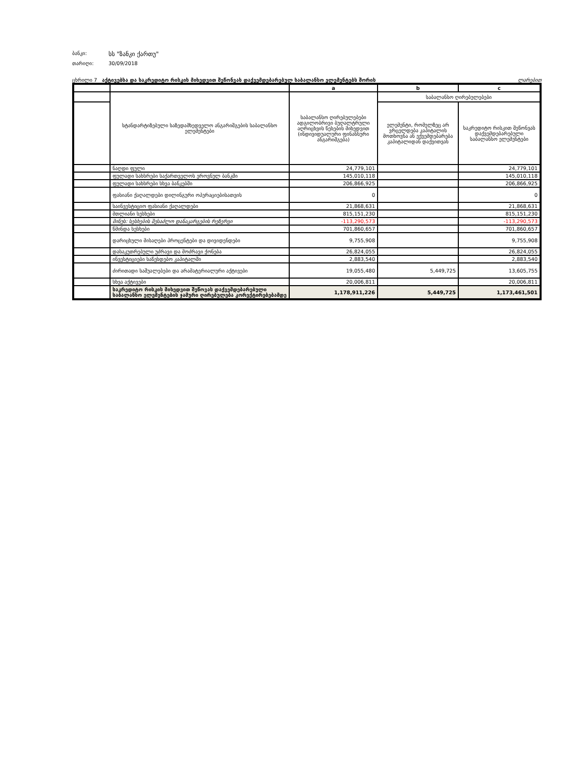ბანკი: სს "ზანკი ქართუ"
თარიღი: 30/09/2018
ცხრილი 7 აქტივებსა და საკრედიტო რისკის მიხედვით შეწონვას დაქვემდებარებულ საბალანსო ელემენტებს შორის ლარებით
| | | a | b | c |
| | სტანდარტიზებული საზედამხედველო ანგარიშგების საბალანსო ელემენტები | საბალანსო ღირებულებები ადგილობრივი ბუღალტრული აღრიცხვის წესების მიხედვით (ინდივიდუალური ფინანსური ანგარიშგება) | საბალანსო ღირებულებები | |
| | | | ელემენტი, რომელზეც არ ვრცელდება კაპიტალის მოთხოვნა ან ექვემდებარება კაპიტალიდან დაქვითვას | საკრედიტო რისკით შეწონვას დაქვემდებარებული საბალანსო ელემენტები |
| | ნაღდი ფული | 24,779,101 | | 24,779,101 |
| | ფულადი სახსრები საქართველოს ეროვნულ ბანკში | 145,010,118 | | 145,010,118 |
| | ფულადი სახსრები სხვა ბანკებში | 206,866,925 | | 206,866,925 |
| | ფასიანი ქაღალდები დილინგური ოპერაციებისათვის | 0 | | 0 |
| | საინვესტიციო ფასიანი ქაღალდები | 21,868,631 | | 21,868,631 |
| | მთლიანი სესხები | 815,151,230 | | 815,151,230 |
| | მინუს: სესხების შესაძლო დანაკარგების რეზერვი | -113,290,573 | | -113,290,573 |
| | წმინდა სესხები | 701,860,657 | | 701,860,657 |
| | დარიცხული მისაღები პროცენტები და დივიდენდები | 9,755,908 | | 9,755,908 |
| | დასაკუთრებული უძრავი და მოძრავი ქონება | 26,824,055 | | 26,824,055 |
| | ინვესტიციები საწესდებო კაპიტალში | 2,883,540 | | 2,883,540 |
| | ძირითადი საშუალებები და არამატერიალური აქტივები | 19,055,480 | 5,449,725 | 13,605,755 |
| | სხვა აქტივები | 20,006,811 | | 20,006,811 |
| | საკრედიტო რისკის მიხედვით შეწოვას დაქვემდებარებული საბალანსო ელემენტების ჯამური ღირებულება კორექტირებებამდე | 1,178,911,226 | 5,449,725 | 1,173,461,501 |